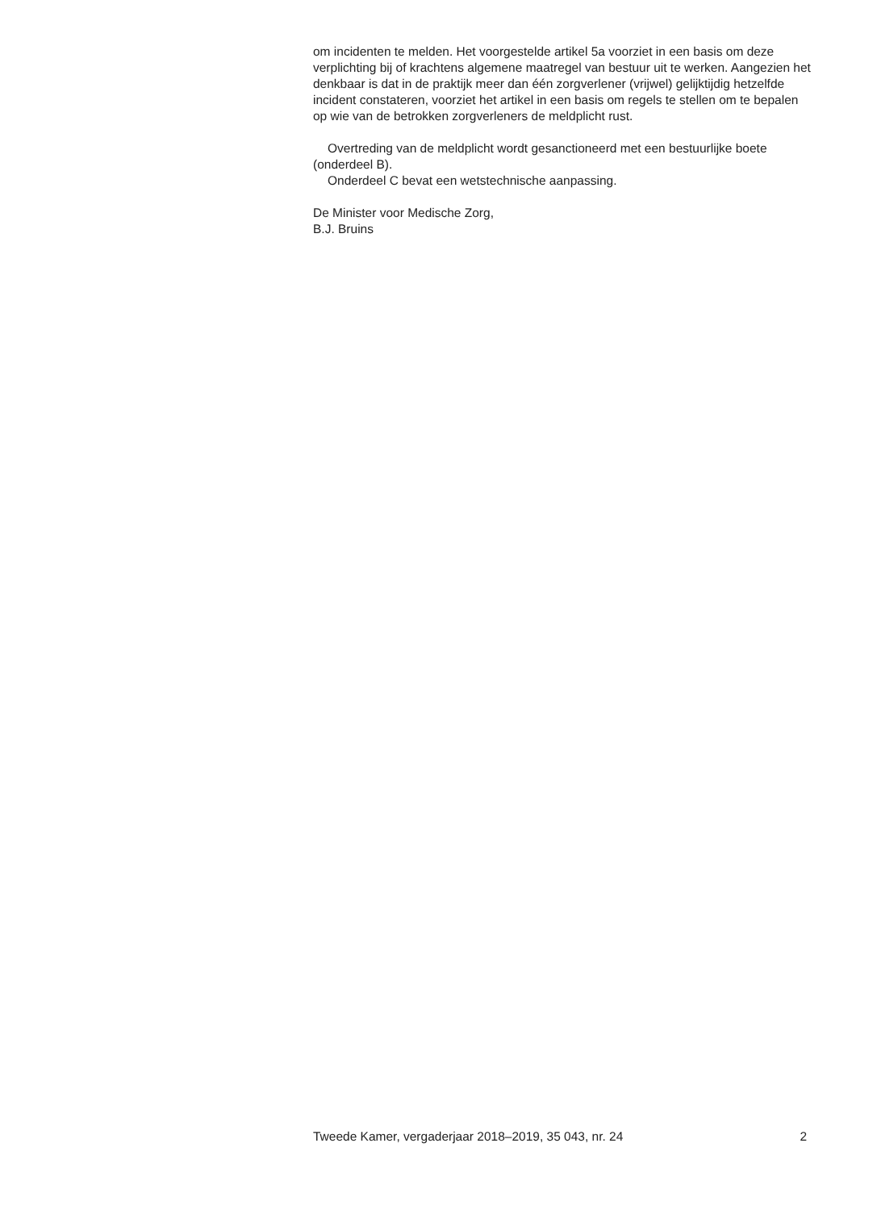om incidenten te melden. Het voorgestelde artikel 5a voorziet in een basis om deze verplichting bij of krachtens algemene maatregel van bestuur uit te werken. Aangezien het denkbaar is dat in de praktijk meer dan één zorgverlener (vrijwel) gelijktijdig hetzelfde incident constateren, voorziet het artikel in een basis om regels te stellen om te bepalen op wie van de betrokken zorgverleners de meldplicht rust.
Overtreding van de meldplicht wordt gesanctioneerd met een bestuurlijke boete (onderdeel B).
Onderdeel C bevat een wetstechnische aanpassing.
De Minister voor Medische Zorg,
B.J. Bruins
Tweede Kamer, vergaderjaar 2018–2019, 35 043, nr. 24 2